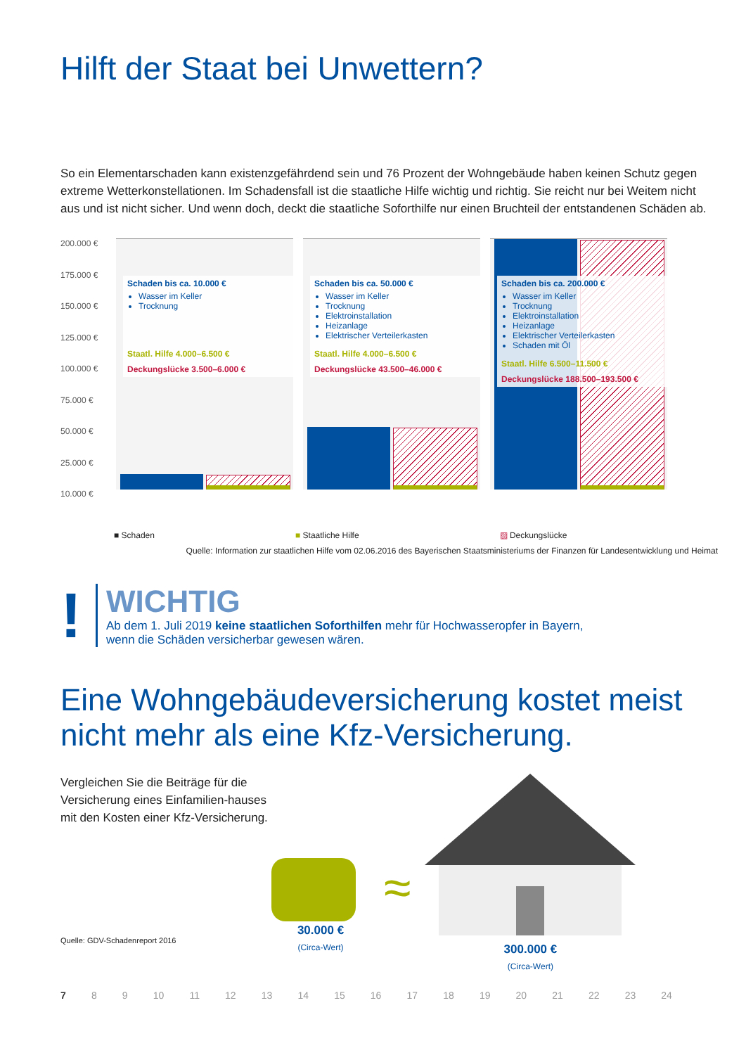Hilft der Staat bei Unwettern?
So ein Elementarschaden kann existenzgefährdend sein und 76 Prozent der Wohngebäude haben keinen Schutz gegen extreme Wetterkonstellationen. Im Schadensfall ist die staatliche Hilfe wichtig und richtig. Sie reicht nur bei Weitem nicht aus und ist nicht sicher. Und wenn doch, deckt die staatliche Soforthilfe nur einen Bruchteil der entstandenen Schäden ab.
200.000 €
175.000 €
150.000 €
125.000 €
100.000 €
75.000 €
50.000 €
25.000 €
10.000 €
Schaden bis ca. 10.000 €
Wasser im Keller
Trocknung
Staatl. Hilfe 4.000–6.500 €
Deckungslücke 3.500–6.000 €
Schaden bis ca. 50.000 €
Wasser im Keller
Trocknung
Elektroinstallation
Heizanlage
Elektrischer Verteilerkasten
Staatl. Hilfe 4.000–6.500 €
Deckungslücke 43.500–46.000 €
Schaden bis ca. 200.000 €
Wasser im Keller
Trocknung
Elektroinstallation
Heizanlage
Elektrischer Verteilerkasten
Schaden mit Öl
Staatl. Hilfe 6.500–11.500 €
Deckungslücke 188.500–193.500 €
■ Schaden ■ Staatliche Hilfe ▨ Deckungslücke
Quelle: Information zur staatlichen Hilfe vom 02.06.2016 des Bayerischen Staatsministeriums der Finanzen für Landesentwicklung und Heimat
!
WICHTIG
Ab dem 1. Juli 2019 keine staatlichen Soforthilfen mehr für Hochwasseropfer in Bayern,
wenn die Schäden versicherbar gewesen wären.
Eine Wohngebäudeversicherung kostet meist nicht mehr als eine Kfz-Versicherung.
Vergleichen Sie die Beiträge für die Versicherung eines Einfamilien-hauses mit den Kosten einer Kfz-Versicherung.
Quelle: GDV-Schadenreport 2016
30.000 €
(Circa-Wert)
≈
300.000 €
(Circa-Wert)
7 8 9 10 11 12 13 14 15 16 17 18 19 20 21 22 23 24